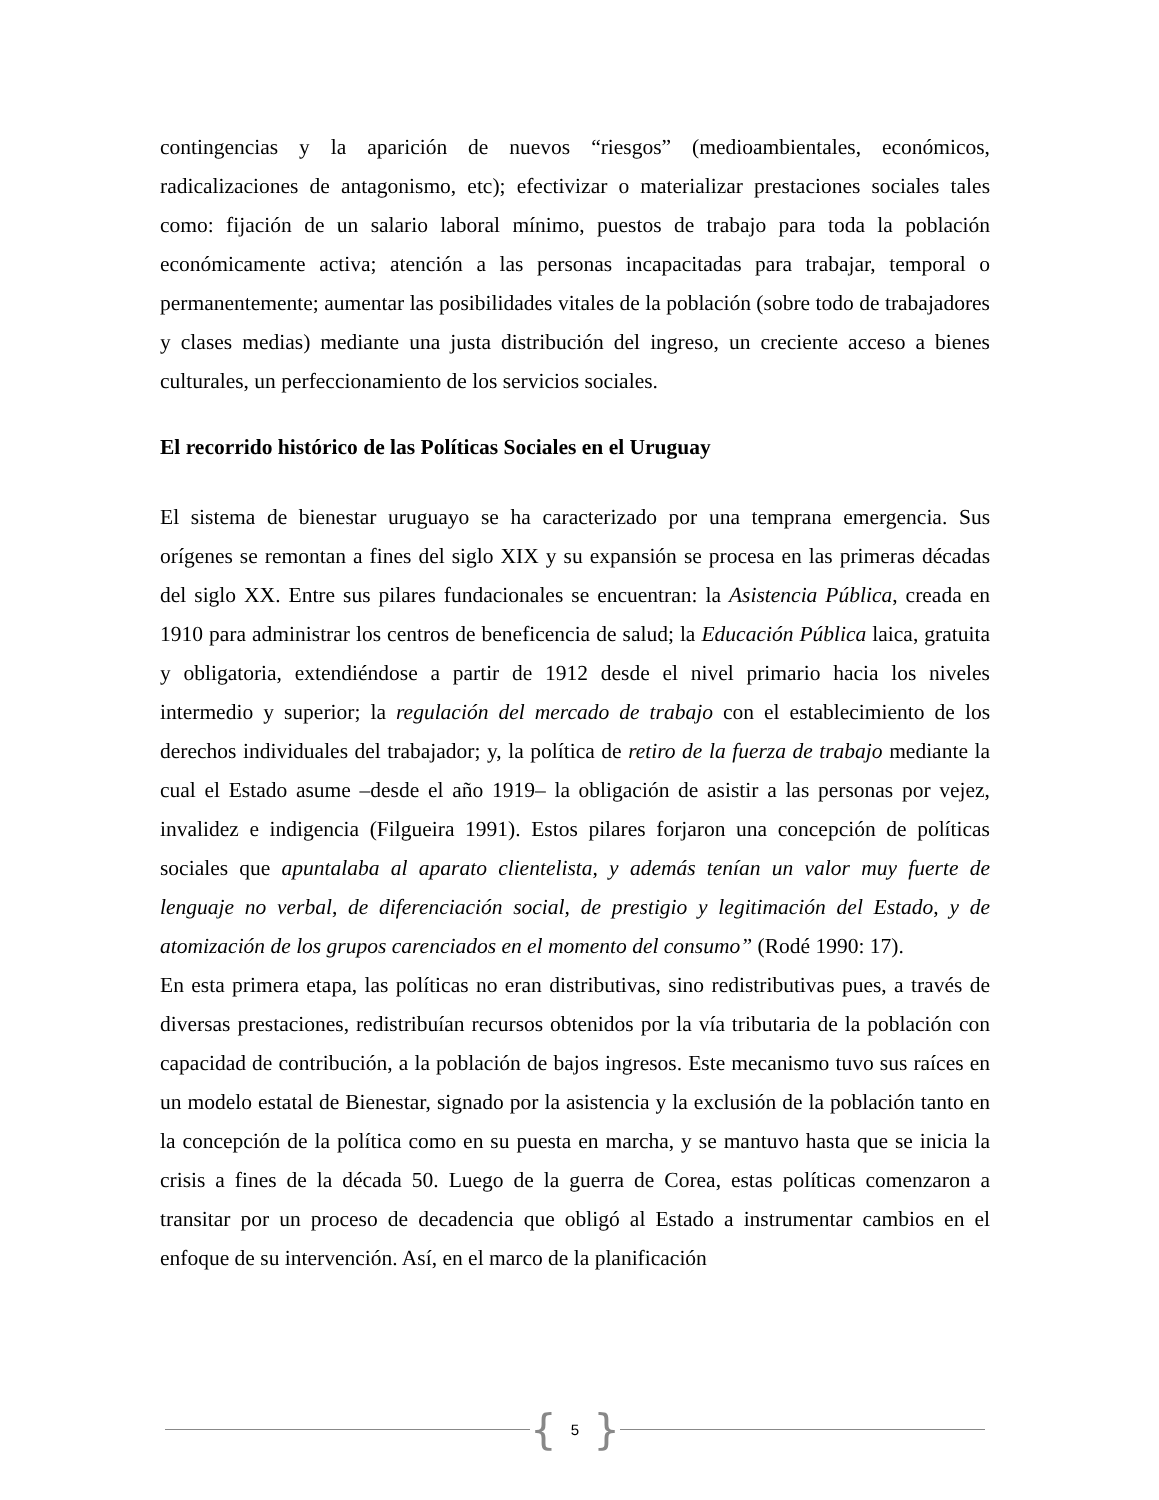contingencias y la aparición de nuevos “riesgos” (medioambientales, económicos, radicalizaciones de antagonismo, etc); efectivizar o materializar prestaciones sociales tales como: fijación de un salario laboral mínimo, puestos de trabajo para toda la población económicamente activa; atención a las personas incapacitadas para trabajar, temporal o permanentemente; aumentar las posibilidades vitales de la población (sobre todo de trabajadores y clases medias) mediante una justa distribución del ingreso, un creciente acceso a bienes culturales, un perfeccionamiento de los servicios sociales.
El recorrido histórico de las Políticas Sociales en el Uruguay
El sistema de bienestar uruguayo se ha caracterizado por una temprana emergencia. Sus orígenes se remontan a fines del siglo XIX y su expansión se procesa en las primeras décadas del siglo XX. Entre sus pilares fundacionales se encuentran: la Asistencia Pública, creada en 1910 para administrar los centros de beneficencia de salud; la Educación Pública laica, gratuita y obligatoria, extendiéndose a partir de 1912 desde el nivel primario hacia los niveles intermedio y superior; la regulación del mercado de trabajo con el establecimiento de los derechos individuales del trabajador; y, la política de retiro de la fuerza de trabajo mediante la cual el Estado asume –desde el año 1919– la obligación de asistir a las personas por vejez, invalidez e indigencia (Filgueira 1991). Estos pilares forjaron una concepción de políticas sociales que apuntalaba al aparato clientelista, y además tenían un valor muy fuerte de lenguaje no verbal, de diferenciación social, de prestigio y legitimación del Estado, y de atomización de los grupos carenciados en el momento del consumo” (Rodé 1990: 17).
En esta primera etapa, las políticas no eran distributivas, sino redistributivas pues, a través de diversas prestaciones, redistribuían recursos obtenidos por la vía tributaria de la población con capacidad de contribución, a la población de bajos ingresos. Este mecanismo tuvo sus raíces en un modelo estatal de Bienestar, signado por la asistencia y la exclusión de la población tanto en la concepción de la política como en su puesta en marcha, y se mantuvo hasta que se inicia la crisis a fines de la década 50. Luego de la guerra de Corea, estas políticas comenzaron a transitar por un proceso de decadencia que obligó al Estado a instrumentar cambios en el enfoque de su intervención. Así, en el marco de la planificación
{ 5 }